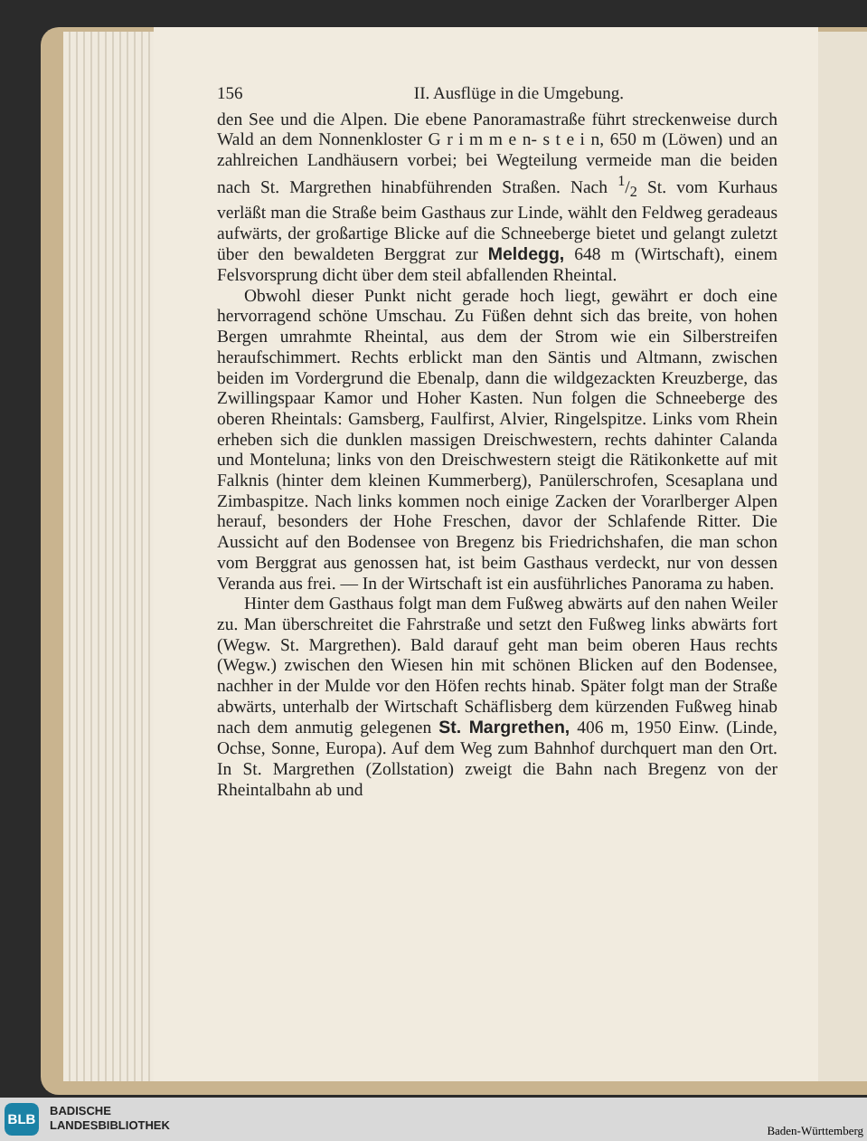156 II. Ausflüge in die Umgebung.
den See und die Alpen. Die ebene Panoramastraße führt streckenweise durch Wald an dem Nonnenkloster G r i m m e n- s t e i n, 650 m (Löwen) und an zahlreichen Landhäusern vorbei; bei Wegteilung vermeide man die beiden nach St. Margrethen hinabführenden Straßen. Nach 1/2 St. vom Kurhaus verläßt man die Straße beim Gasthaus zur Linde, wählt den Feldweg geradeaus aufwärts, der großartige Blicke auf die Schneeberge bietet und gelangt zuletzt über den bewaldeten Berggrat zur Meldegg, 648 m (Wirtschaft), einem Felsvorsprung dicht über dem steil abfallenden Rheintal.
Obwohl dieser Punkt nicht gerade hoch liegt, gewährt er doch eine hervorragend schöne Umschau. Zu Füßen dehnt sich das breite, von hohen Bergen umrahmte Rheintal, aus dem der Strom wie ein Silberstreifen heraufschimmert. Rechts erblickt man den Säntis und Altmann, zwischen beiden im Vordergrund die Ebenalp, dann die wildgezackten Kreuzberge, das Zwillingspaar Kamor und Hoher Kasten. Nun folgen die Schneeberge des oberen Rheintals: Gamsberg, Faulfirst, Alvier, Ringelspitze. Links vom Rhein erheben sich die dunklen massigen Dreischwestern, rechts dahinter Calanda und Monteluna; links von den Dreischwestern steigt die Rätikonkette auf mit Falknis (hinter dem kleinen Kummerberg), Panülerschrofen, Scesaplana und Zimbaspitze. Nach links kommen noch einige Zacken der Vorarlberger Alpen herauf, besonders der Hohe Freschen, davor der Schlafende Ritter. Die Aussicht auf den Bodensee von Bregenz bis Friedrichshafen, die man schon vom Berggrat aus genossen hat, ist beim Gasthaus verdeckt, nur von dessen Veranda aus frei. — In der Wirtschaft ist ein ausführliches Panorama zu haben.
Hinter dem Gasthaus folgt man dem Fußweg abwärts auf den nahen Weiler zu. Man überschreitet die Fahrstraße und setzt den Fußweg links abwärts fort (Wegw. St. Margrethen). Bald darauf geht man beim oberen Haus rechts (Wegw.) zwischen den Wiesen hin mit schönen Blicken auf den Bodensee, nachher in der Mulde vor den Höfen rechts hinab. Später folgt man der Straße abwärts, unterhalb der Wirtschaft Schäflisberg dem kürzenden Fußweg hinab nach dem anmutig gelegenen St. Margrethen, 406 m, 1950 Einw. (Linde, Ochse, Sonne, Europa). Auf dem Weg zum Bahnhof durchquert man den Ort. In St. Margrethen (Zollstation) zweigt die Bahn nach Bregenz von der Rheintalbahn ab und
BLB
BADISCHE
LANDESBIBLIOTHEK
Baden-Württemberg